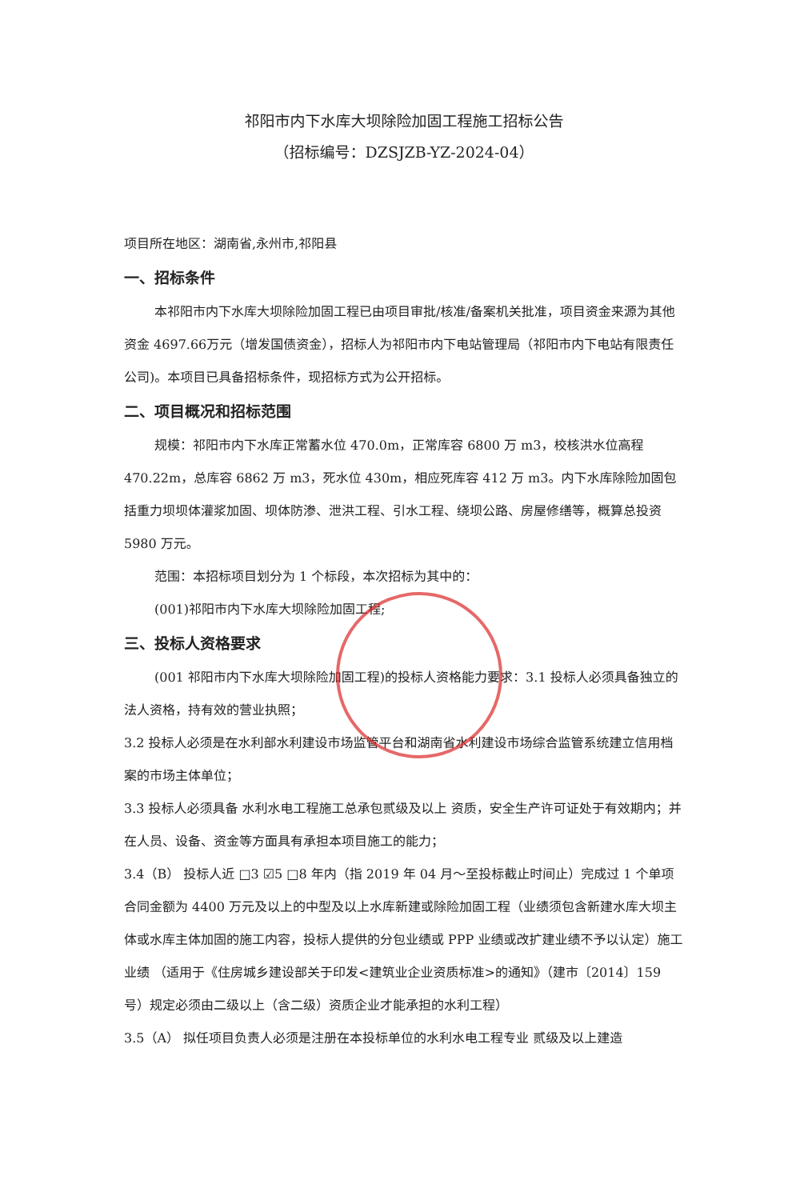祁阳市内下水库大坝除险加固工程施工招标公告
（招标编号：DZSJZB-YZ-2024-04）
项目所在地区：湖南省,永州市,祁阳县
一、招标条件
本祁阳市内下水库大坝除险加固工程已由项目审批/核准/备案机关批准，项目资金来源为其他资金 4697.66万元（增发国债资金），招标人为祁阳市内下电站管理局（祁阳市内下电站有限责任公司)。本项目已具备招标条件，现招标方式为公开招标。
二、项目概况和招标范围
规模：祁阳市内下水库正常蓄水位 470.0m，正常库容 6800 万 m3，校核洪水位高程 470.22m，总库容 6862 万 m3，死水位 430m，相应死库容 412 万 m3。内下水库除险加固包括重力坝坝体灌浆加固、坝体防渗、泄洪工程、引水工程、绕坝公路、房屋修缮等，概算总投资 5980 万元。
范围：本招标项目划分为 1 个标段，本次招标为其中的：
(001)祁阳市内下水库大坝除险加固工程;
三、投标人资格要求
(001 祁阳市内下水库大坝除险加固工程)的投标人资格能力要求：3.1 投标人必须具备独立的法人资格，持有效的营业执照；
3.2 投标人必须是在水利部水利建设市场监管平台和湖南省水利建设市场综合监管系统建立信用档案的市场主体单位；
3.3 投标人必须具备 水利水电工程施工总承包贰级及以上 资质，安全生产许可证处于有效期内；并在人员、设备、资金等方面具有承担本项目施工的能力；
3.4（B） 投标人近 □3 ☑5 □8 年内（指 2019 年 04 月～至投标截止时间止）完成过 1 个单项合同金额为 4400 万元及以上的中型及以上水库新建或除险加固工程（业绩须包含新建水库大坝主体或水库主体加固的施工内容，投标人提供的分包业绩或 PPP 业绩或改扩建业绩不予以认定）施工业绩 （适用于《住房城乡建设部关于印发<建筑业企业资质标准>的通知》（建市〔2014〕159 号）规定必须由二级以上（含二级）资质企业才能承担的水利工程）
3.5（A） 拟任项目负责人必须是注册在本投标单位的水利水电工程专业 贰级及以上建造